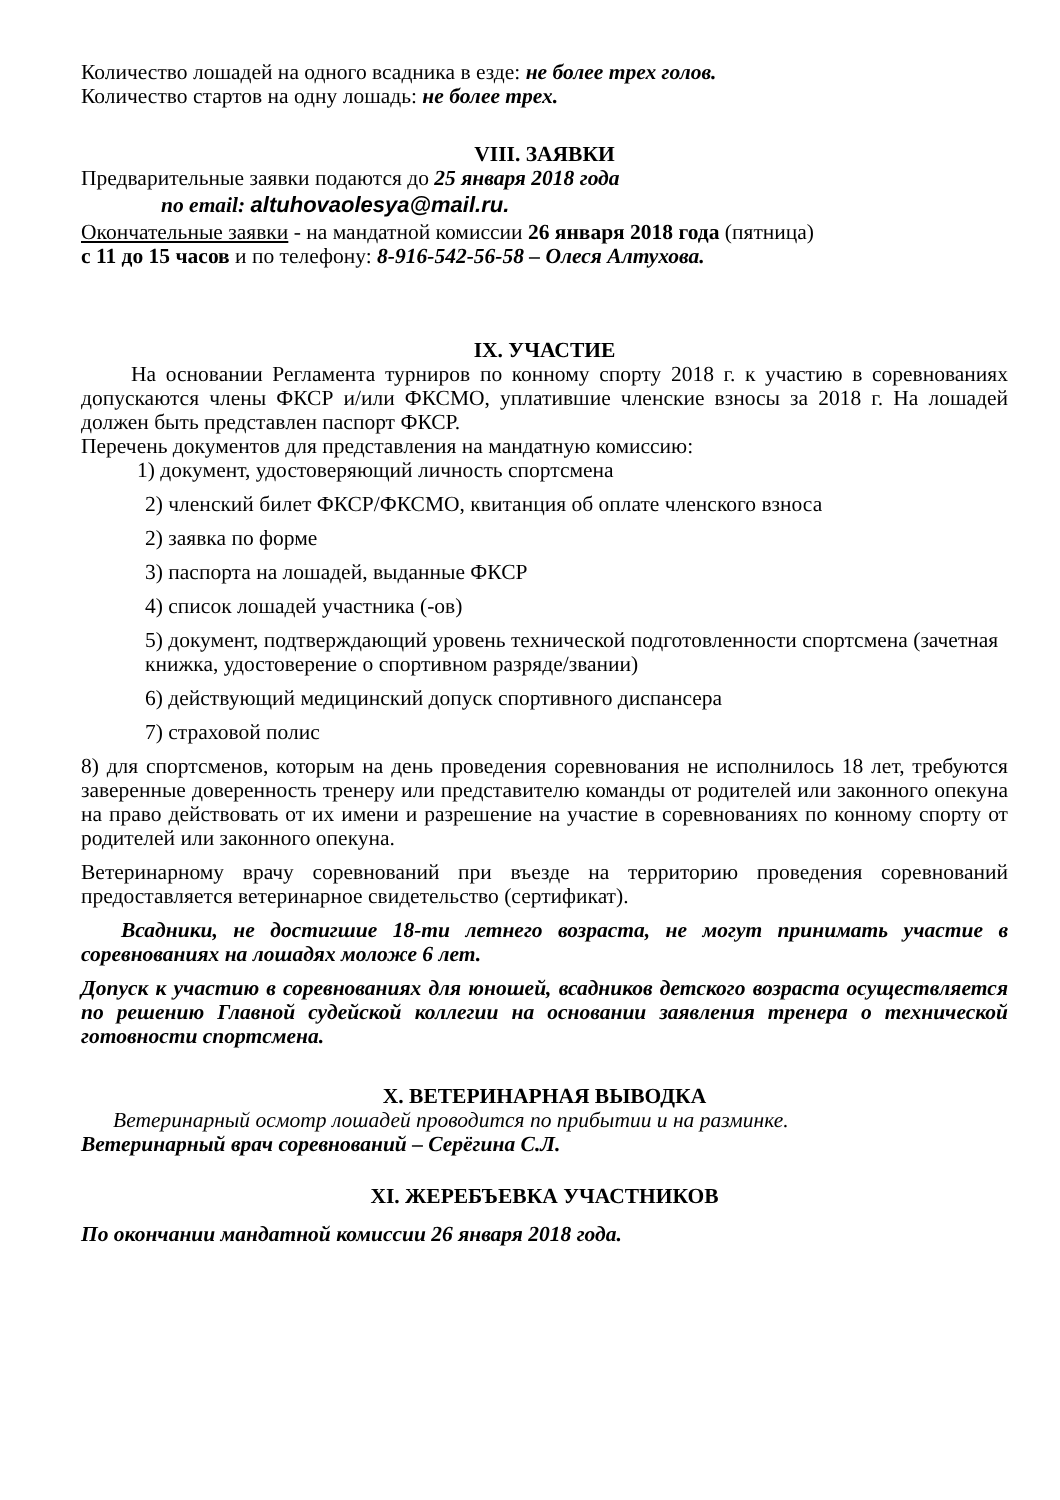Количество лошадей на одного всадника в езде: не более трех голов.
Количество стартов на одну лошадь: не более трех.
VIII. ЗАЯВКИ
Предварительные заявки подаются до 25 января 2018 года
no email: altuhovaolesya@mail.ru.
Окончательные заявки - на мандатной комиссии 26 января 2018 года (пятница)
с 11 до 15 часов и по телефону: 8-916-542-56-58 – Олеся Алтухова.
IX. УЧАСТИЕ
На основании Регламента турниров по конному спорту 2018 г. к участию в соревнованиях допускаются члены ФКСР и/или ФКСМО, уплатившие членские взносы за 2018 г. На лошадей должен быть представлен паспорт ФКСР.
Перечень документов для представления на мандатную комиссию:
1) документ, удостоверяющий личность спортсмена
2) членский билет ФКСР/ФКСМО, квитанция об оплате членского взноса
2) заявка по форме
3) паспорта на лошадей, выданные ФКСР
4) список лошадей участника (-ов)
5) документ, подтверждающий уровень технической подготовленности спортсмена (зачетная книжка, удостоверение о спортивном разряде/звании)
6) действующий медицинский допуск спортивного диспансера
7) страховой полис
8) для спортсменов, которым на день проведения соревнования не исполнилось 18 лет, требуются заверенные доверенность тренеру или представителю команды от родителей или законного опекуна на право действовать от их имени и разрешение на участие в соревнованиях по конному спорту от родителей или законного опекуна.
Ветеринарному врачу соревнований при въезде на территорию проведения соревнований предоставляется ветеринарное свидетельство (сертификат).
Всадники, не достигшие 18-ти летнего возраста, не могут принимать участие в соревнованиях на лошадях моложе 6 лет.
Допуск к участию в соревнованиях для юношей, всадников детского возраста осуществляется по решению Главной судейской коллегии на основании заявления тренера о технической готовности спортсмена.
X. ВЕТЕРИНАРНАЯ ВЫВОДКА
Ветеринарный осмотр лошадей проводится по прибытии и на разминке.
Ветеринарный врач соревнований – Серёгина С.Л.
XI. ЖЕРЕБЪЕВКА УЧАСТНИКОВ
По окончании мандатной комиссии 26 января 2018 года.